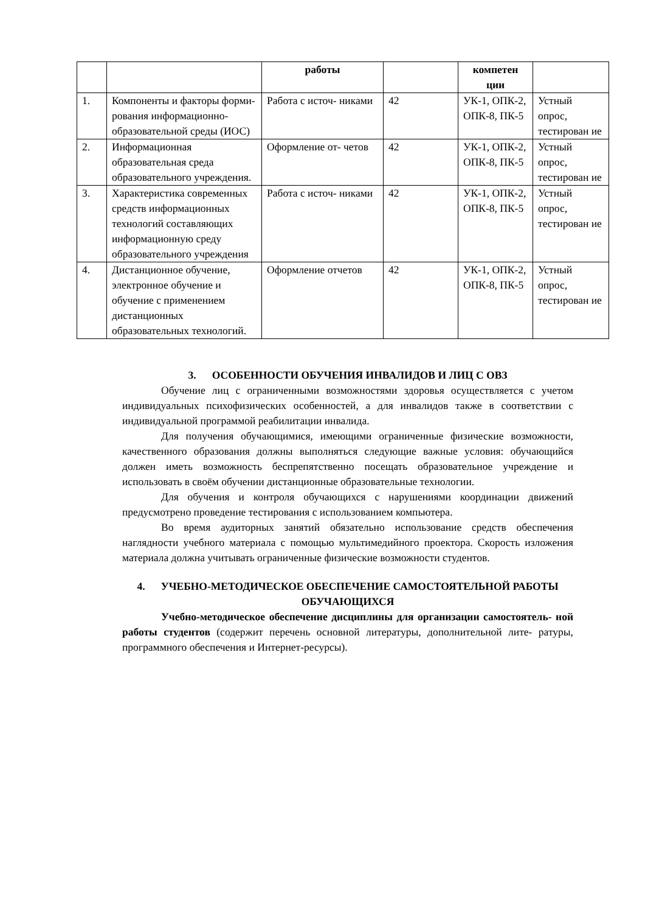| | | работы | | компетен ции | |
| --- | --- | --- | --- | --- | --- |
| 1. | Компоненты и факторы форми- рования информационно-образовательной среды (ИОС) | Работа с источ- никами | 42 | УК-1, ОПК-2, ОПК-8, ПК-5 | Устный опрос, тестирован ие |
| 2. | Информационная образовательная среда образовательного учреждения. | Оформление от- четов | 42 | УК-1, ОПК-2, ОПК-8, ПК-5 | Устный опрос, тестирован ие |
| 3. | Характеристика современных средств информационных технологий составляющих информационную среду образовательного учреждения | Работа с источ- никами | 42 | УК-1, ОПК-2, ОПК-8, ПК-5 | Устный опрос, тестирован ие |
| 4. | Дистанционное обучение, электронное обучение и обучение с применением дистанционных образовательных технологий. | Оформление отчетов | 42 | УК-1, ОПК-2, ОПК-8, ПК-5 | Устный опрос, тестирован ие |
3. ОСОБЕННОСТИ ОБУЧЕНИЯ ИНВАЛИДОВ И ЛИЦ С ОВЗ
Обучение лиц с ограниченными возможностями здоровья осуществляется с учетом индивидуальных психофизических особенностей, а для инвалидов также в соответствии с индивидуальной программой реабилитации инвалида.
Для получения обучающимися, имеющими ограниченные физические возможности, качественного образования должны выполняться следующие важные условия: обучающийся должен иметь возможность беспрепятственно посещать образовательное учреждение и использовать в своём обучении дистанционные образовательные технологии.
Для обучения и контроля обучающихся с нарушениями координации движений предусмотрено проведение тестирования с использованием компьютера.
Во время аудиторных занятий обязательно использование средств обеспечения наглядности учебного материала с помощью мультимедийного проектора. Скорость изложения материала должна учитывать ограниченные физические возможности студентов.
4. УЧЕБНО-МЕТОДИЧЕСКОЕ ОБЕСПЕЧЕНИЕ САМОСТОЯТЕЛЬНОЙ РАБОТЫ ОБУЧАЮЩИХСЯ
Учебно-методическое обеспечение дисциплины для организации самостоятель- ной работы студентов (содержит перечень основной литературы, дополнительной лите- ратуры, программного обеспечения и Интернет-ресурсы).